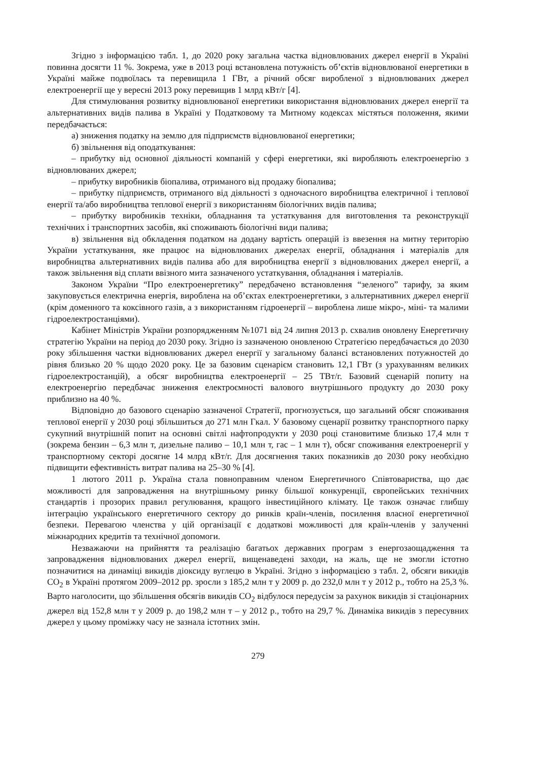Згідно з інформацією табл. 1, до 2020 року загальна частка відновлюваних джерел енергії в Україні повинна досягти 11 %. Зокрема, уже в 2013 році встановлена потужність об’єктів відновлюваної енергетики в Україні майже подвоїлась та перевищила 1 ГВт, а річний обсяг виробленої з відновлюваних джерел електроенергії ще у вересні 2013 року перевищив 1 млрд кВт/г [4].
Для стимулювання розвитку відновлюваної енергетики використання відновлюваних джерел енергії та альтернативних видів палива в Україні у Податковому та Митному кодексах містяться положення, якими передбачається:
а) зниження податку на землю для підприємств відновлюваної енергетики;
б) звільнення від оподаткування:
– прибутку від основної діяльності компаній у сфері енергетики, які виробляють електроенергію з відновлюваних джерел;
– прибутку виробників біопалива, отриманого від продажу біопалива;
– прибутку підприємств, отриманого від діяльності з одночасного виробництва електричної і теплової енергії та/або виробництва теплової енергії з використанням біологічних видів палива;
– прибутку виробників техніки, обладнання та устаткування для виготовлення та реконструкції технічних і транспортних засобів, які споживають біологічні види палива;
в) звільнення від обкладення податком на додану вартість операцій із ввезення на митну територію України устаткування, яке працює на відновлюваних джерелах енергії, обладнання і матеріалів для виробництва альтернативних видів палива або для виробництва енергії з відновлюваних джерел енергії, а також звільнення від сплати ввізного мита зазначеного устаткування, обладнання і матеріалів.
Законом України “Про електроенергетику” передбачено встановлення “зеленого” тарифу, за яким закуповується електрична енергія, вироблена на об’єктах електроенергетики, з альтернативних джерел енергії (крім доменного та коксівного газів, а з використанням гідроенергії – вироблена лише мікро-, міні- та малими гідроелектростанціями).
Кабінет Міністрів України розпорядженням №1071 від 24 липня 2013 р. схвалив оновлену Енергетичну стратегію України на період до 2030 року. Згідно із зазначеною оновленою Стратегією передбачається до 2030 року збільшення частки відновлюваних джерел енергії у загальному балансі встановлених потужностей до рівня близько 20 % щодо 2020 року. Це за базовим сценарієм становить 12,1 ГВт (з урахуванням великих гідроелектростанцій), а обсяг виробництва електроенергії – 25 ТВт/г. Базовий сценарій попиту на електроенергію передбачає зниження електроємності валового внутрішнього продукту до 2030 року приблизно на 40 %.
Відповідно до базового сценарію зазначеної Стратегії, прогнозується, що загальний обсяг споживання теплової енергії у 2030 році збільшиться до 271 млн Гкал. У базовому сценарії розвитку транспортного парку сукупний внутрішній попит на основні світлі нафтопродукти у 2030 році становитиме близько 17,4 млн т (зокрема бензин – 6,3 млн т, дизельне паливо – 10,1 млн т, гас – 1 млн т), обсяг споживання електроенергії у транспортному секторі досягне 14 млрд кВт/г. Для досягнення таких показників до 2030 року необхідно підвищити ефективність витрат палива на 25–30 % [4].
1 лютого 2011 р. Україна стала повноправним членом Енергетичного Співтовариства, що дає можливості для запровадження на внутрішньому ринку більшої конкуренції, європейських технічних стандартів і прозорих правил регулювання, кращого інвестиційного клімату. Це також означає глибшу інтеграцію українського енергетичного сектору до ринків країн-членів, посилення власної енергетичної безпеки. Перевагою членства у цій організації є додаткові можливості для країн-членів у залученні міжнародних кредитів та технічної допомоги.
Незважаючи на прийняття та реалізацію багатьох державних програм з енергозаощадження та запровадження відновлюваних джерел енергії, вищенаведені заходи, на жаль, ще не змогли істотно позначитися на динаміці викидів діоксиду вуглецю в Україні. Згідно з інформацією з табл. 2, обсяги викидів СО<sub>2</sub> в Україні протягом 2009–2012 рр. зросли з 185,2 млн т у 2009 р. до 232,0 млн т у 2012 р., тобто на 25,3 %. Варто наголосити, що збільшення обсягів викидів СО<sub>2</sub> відбулося передусім за рахунок викидів зі стаціонарних джерел від 152,8 млн т у 2009 р. до 198,2 млн т – у 2012 р., тобто на 29,7 %. Динаміка викидів з пересувних джерел у цьому проміжку часу не зазнала істотних змін.
279